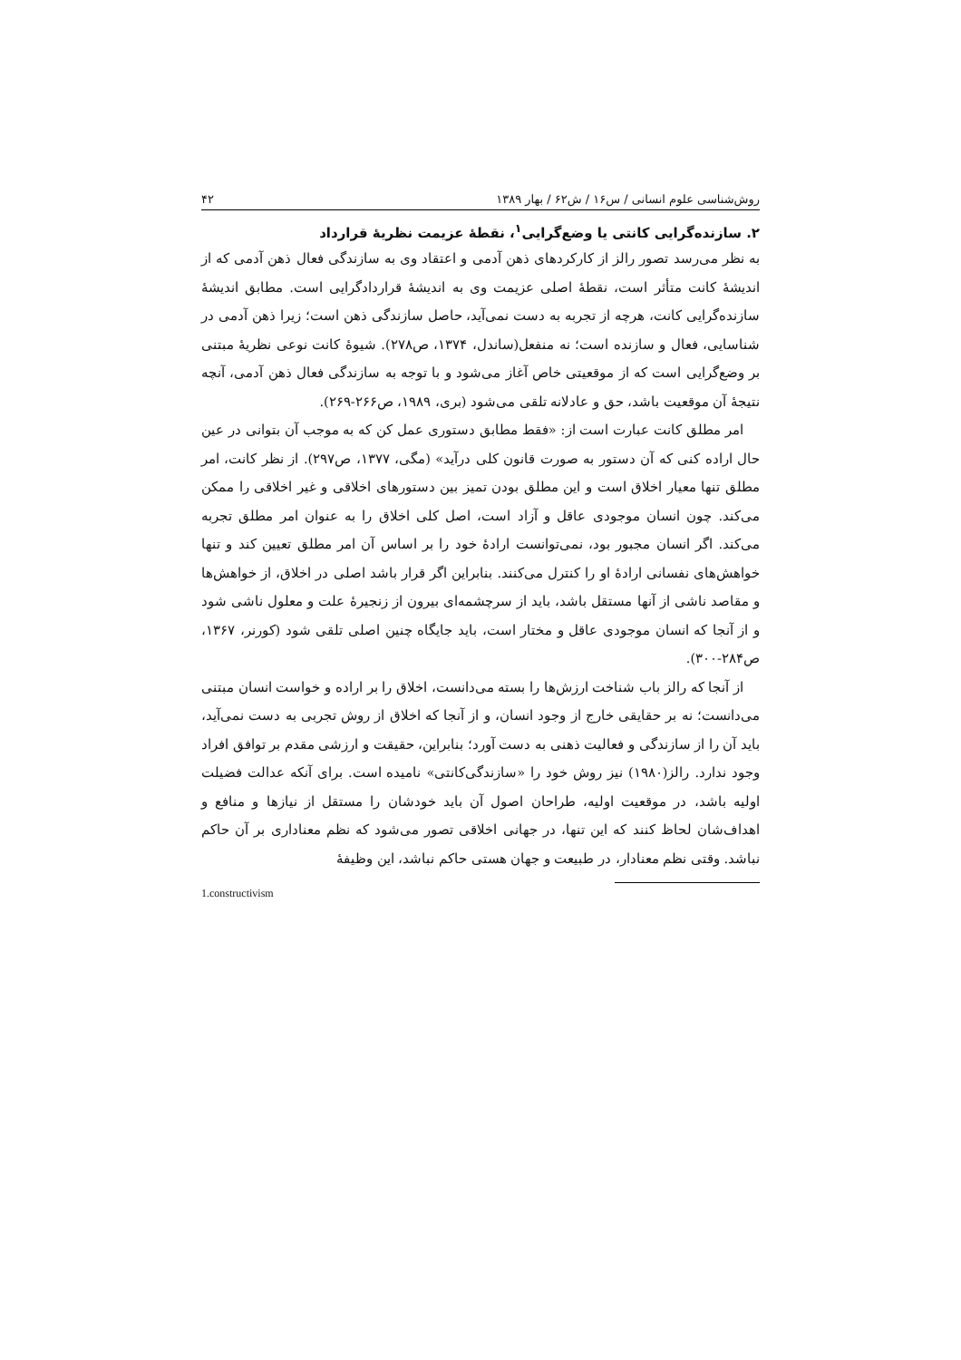روش‌شناسی علوم انسانی / س۱۶ / ش۶۲ / بهار ۱۳۸۹ ۴۲
۲. سازنده‌گرایی کانتی یا وضع‌گرایی<sup>۱</sup>، نقطهٔ عزیمت نظریهٔ قرارداد
به نظر می‌رسد تصور رالز از کارکردهای ذهن آدمی و اعتقاد وی به سازندگی فعال ذهن آدمی که از اندیشهٔ کانت متأثر است، نقطهٔ اصلی عزیمت وی به اندیشهٔ قراردادگرایی است. مطابق اندیشهٔ سازنده‌گرایی کانت، هرچه از تجربه به دست نمی‌آید، حاصل سازندگی ذهن است؛ زیرا ذهن آدمی در شناسایی، فعال و سازنده است؛ نه منفعل(ساندل، ۱۳۷۴، ص۲۷۸). شیوهٔ کانت نوعی نظریهٔ مبتنی بر وضع‌گرایی است که از موقعیتی خاص آغاز می‌شود و با توجه به سازندگی فعال ذهن آدمی، آنچه نتیجهٔ آن موقعیت باشد، حق و عادلانه تلقی می‌شود (بری، ۱۹۸۹، ص۲۶۶-۲۶۹).
امر مطلق کانت عبارت است از: «فقط مطابق دستوری عمل کن که به موجب آن بتوانی در عین حال اراده کنی که آن دستور به صورت قانون کلی درآید» (مگی، ۱۳۷۷، ص۲۹۷). از نظر کانت، امر مطلق تنها معیار اخلاق است و این مطلق بودن تمیز بین دستورهای اخلاقی و غیر اخلاقی را ممکن می‌کند. چون انسان موجودی عاقل و آزاد است، اصل کلی اخلاق را به عنوان امر مطلق تجربه می‌کند. اگر انسان مجبور بود، نمی‌توانست ارادهٔ خود را بر اساس آن امر مطلق تعیین کند و تنها خواهش‌های نفسانی ارادهٔ او را کنترل می‌کنند. بنابراین اگر قرار باشد اصلی در اخلاق، از خواهش‌ها و مقاصد ناشی از آنها مستقل باشد، باید از سرچشمه‌ای بیرون از زنجیرهٔ علت و معلول ناشی شود و از آنجا که انسان موجودی عاقل و مختار است، باید جایگاه چنین اصلی تلقی شود (کورنر، ۱۳۶۷، ص۲۸۴-۳۰۰).
از آنجا که رالز باب شناخت ارزش‌ها را بسته می‌دانست، اخلاق را بر اراده و خواست انسان مبتنی می‌دانست؛ نه بر حقایقی خارج از وجود انسان، و از آنجا که اخلاق از روش تجربی به دست نمی‌آید، باید آن را از سازندگی و فعالیت ذهنی به دست آورد؛ بنابراین، حقیقت و ارزشی مقدم بر توافق افراد وجود ندارد. رالز(۱۹۸۰) نیز روش خود را «سازندگی‌کانتی» نامیده است. برای آنکه عدالت فضیلت اولیه باشد، در موقعیت اولیه، طراحان اصول آن باید خودشان را مستقل از نیازها و منافع و اهداف‌شان لحاظ کنند که این تنها، در جهانی اخلاقی تصور می‌شود که نظم معناداری بر آن حاکم نباشد. وقتی نظم معنادار، در طبیعت و جهان هستی حاکم نباشد، این وظیفهٔ
1.constructivism